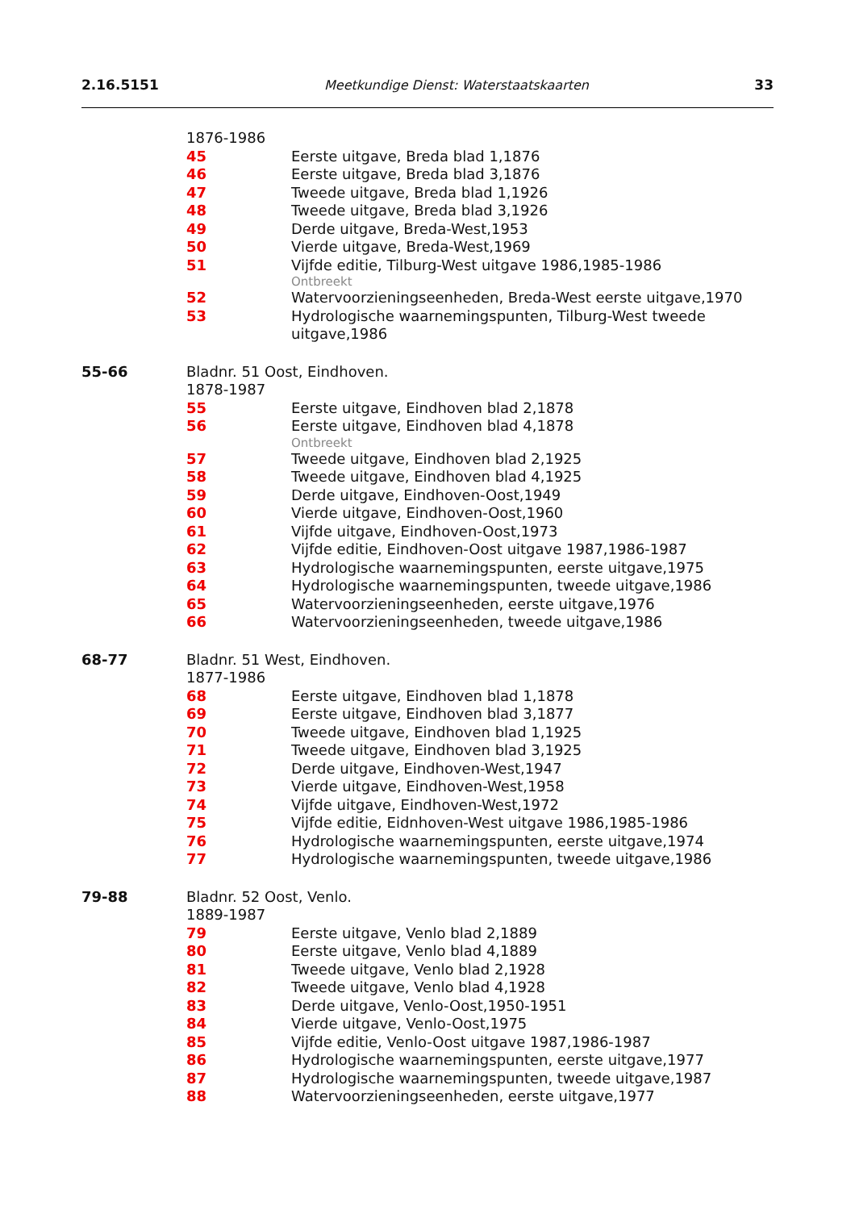2.16.5151 Meetkundige Dienst: Waterstaatskaarten 33
1876-1986
45 Eerste uitgave, Breda blad 1,1876
46 Eerste uitgave, Breda blad 3,1876
47 Tweede uitgave, Breda blad 1,1926
48 Tweede uitgave, Breda blad 3,1926
49 Derde uitgave, Breda-West,1953
50 Vierde uitgave, Breda-West,1969
51 Vijfde editie, Tilburg-West uitgave 1986,1985-1986
Ontbreekt
52 Watervoorzieningseenheden, Breda-West eerste uitgave,1970
53 Hydrologische waarnemingspunten, Tilburg-West tweede uitgave,1986
55-66 Bladnr. 51 Oost, Eindhoven.
1878-1987
55 Eerste uitgave, Eindhoven blad 2,1878
56 Eerste uitgave, Eindhoven blad 4,1878
Ontbreekt
57 Tweede uitgave, Eindhoven blad 2,1925
58 Tweede uitgave, Eindhoven blad 4,1925
59 Derde uitgave, Eindhoven-Oost,1949
60 Vierde uitgave, Eindhoven-Oost,1960
61 Vijfde uitgave, Eindhoven-Oost,1973
62 Vijfde editie, Eindhoven-Oost uitgave 1987,1986-1987
63 Hydrologische waarnemingspunten, eerste uitgave,1975
64 Hydrologische waarnemingspunten, tweede uitgave,1986
65 Watervoorzieningseenheden, eerste uitgave,1976
66 Watervoorzieningseenheden, tweede uitgave,1986
68-77 Bladnr. 51 West, Eindhoven.
1877-1986
68 Eerste uitgave, Eindhoven blad 1,1878
69 Eerste uitgave, Eindhoven blad 3,1877
70 Tweede uitgave, Eindhoven blad 1,1925
71 Tweede uitgave, Eindhoven blad 3,1925
72 Derde uitgave, Eindhoven-West,1947
73 Vierde uitgave, Eindhoven-West,1958
74 Vijfde uitgave, Eindhoven-West,1972
75 Vijfde editie, Eidnhoven-West uitgave 1986,1985-1986
76 Hydrologische waarnemingspunten, eerste uitgave,1974
77 Hydrologische waarnemingspunten, tweede uitgave,1986
79-88 Bladnr. 52 Oost, Venlo.
1889-1987
79 Eerste uitgave, Venlo blad 2,1889
80 Eerste uitgave, Venlo blad 4,1889
81 Tweede uitgave, Venlo blad 2,1928
82 Tweede uitgave, Venlo blad 4,1928
83 Derde uitgave, Venlo-Oost,1950-1951
84 Vierde uitgave, Venlo-Oost,1975
85 Vijfde editie, Venlo-Oost uitgave 1987,1986-1987
86 Hydrologische waarnemingspunten, eerste uitgave,1977
87 Hydrologische waarnemingspunten, tweede uitgave,1987
88 Watervoorzieningseenheden, eerste uitgave,1977